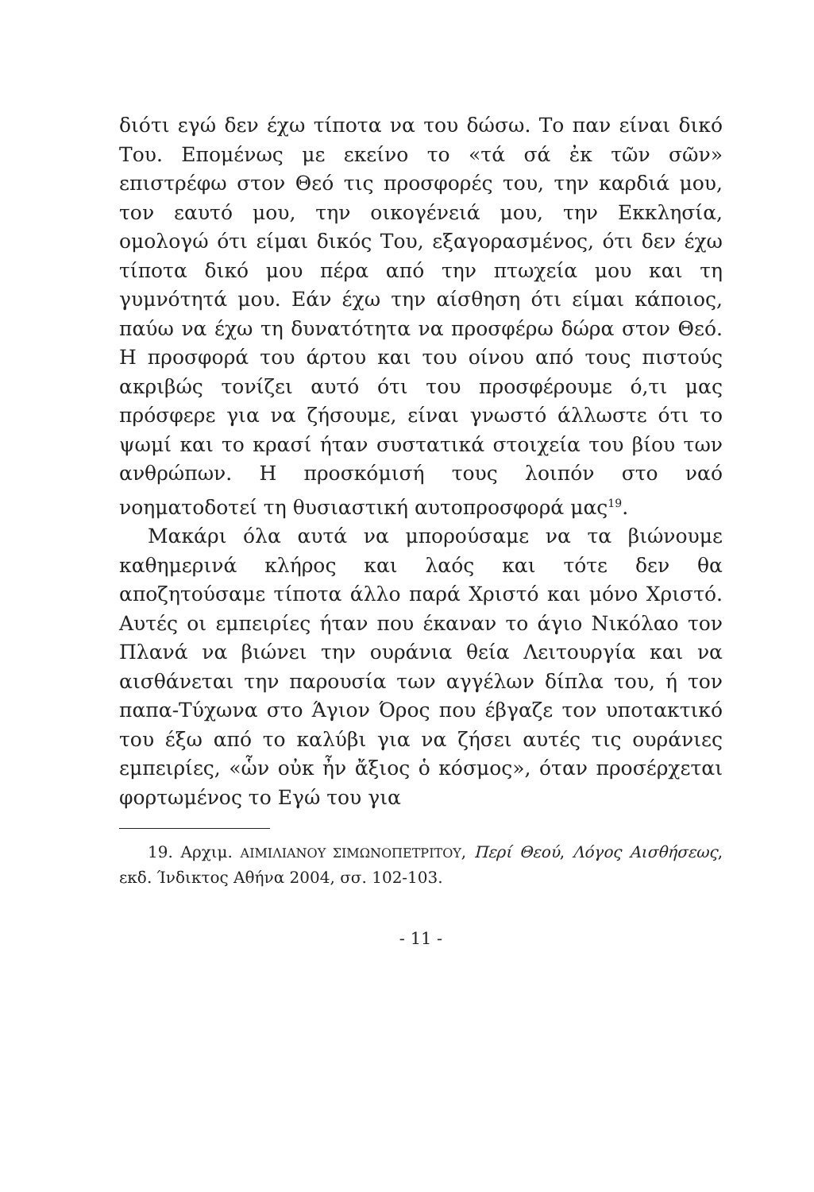διότι εγώ δεν έχω τίποτα να του δώσω. Το παν είναι δικό Του. Επομένως με εκείνο το «τά σά ἐκ τῶν σῶν» επιστρέφω στον Θεό τις προσφορές του, την καρδιά μου, τον εαυτό μου, την οικογένειά μου, την Εκκλησία, ομολογώ ότι είμαι δικός Του, εξαγορασμένος, ότι δεν έχω τίποτα δικό μου πέρα από την πτωχεία μου και τη γυμνότητά μου. Εάν έχω την αίσθηση ότι είμαι κάποιος, παύω να έχω τη δυνατότητα να προσφέρω δώρα στον Θεό. Η προσφορά του άρτου και του οίνου από τους πιστούς ακριβώς τονίζει αυτό ότι του προσφέρουμε ό,τι μας πρόσφερε για να ζήσουμε, είναι γνωστό άλλωστε ότι το ψωμί και το κρασί ήταν συστατικά στοιχεία του βίου των ανθρώπων. Η προσκόμισή τους λοιπόν στο ναό νοηματοδοτεί τη θυσιαστική αυτοπροσφορά μας<sup>19</sup>.
Μακάρι όλα αυτά να μπορούσαμε να τα βιώνουμε καθημερινά κλήρος και λαός και τότε δεν θα αποζητούσαμε τίποτα άλλο παρά Χριστό και μόνο Χριστό. Αυτές οι εμπειρίες ήταν που έκαναν το άγιο Νικόλαο τον Πλανά να βιώνει την ουράνια θεία Λειτουργία και να αισθάνεται την παρουσία των αγγέλων δίπλα του, ή τον παπα-Τύχωνα στο Άγιον Όρος που έβγαζε τον υποτακτικό του έξω από το καλύβι για να ζήσει αυτές τις ουράνιες εμπειρίες, «ὧν οὐκ ἦν ἄξιος ὁ κόσμος», όταν προσέρχεται φορτωμένος το Εγώ του για
19. Αρχιμ. ΑΙΜΙΛΙΑΝΟΥ ΣΙΜΩΝΟΠΕΤΡΙΤΟΥ, Περί Θεού, Λόγος Αισθήσεως, εκδ. Ίνδικτος Αθήνα 2004, σσ. 102-103.
- 11 -